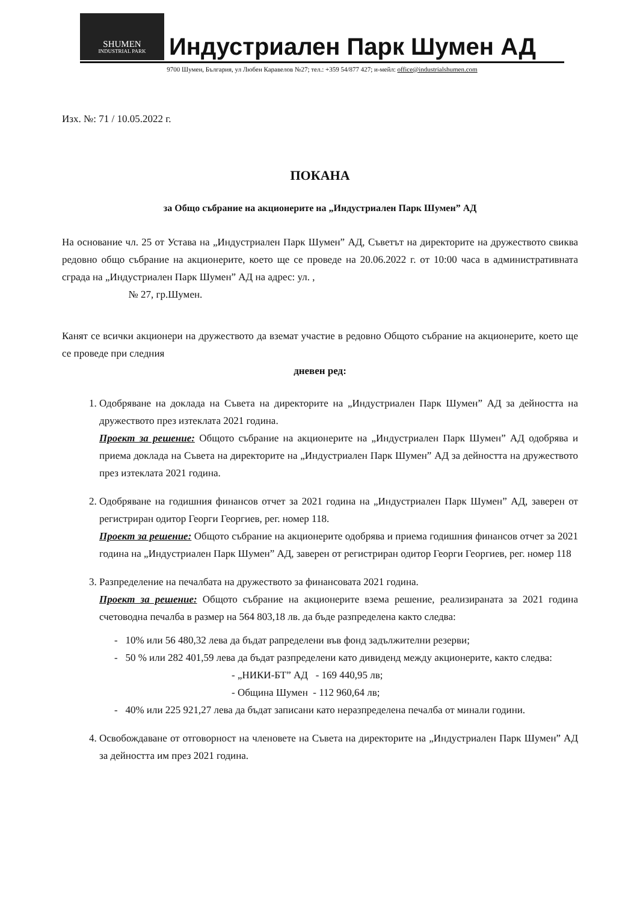SHUMEN INDUSTRIAL PARK Индустриален Парк Шумен АД
9700 Шумен, България, ул Любен Каравелов №27; тел.: +359 54/877 427; и-мейл: office@industrialshumen.com
Изх. №: 71 / 10.05.2022 г.
ПОКАНА
за Общо събрание на акционерите на „Индустриален Парк Шумен” АД
На основание чл. 25 от Устава на „Индустриален Парк Шумен” АД, Съветът на директорите на дружеството свиква редовно общо събрание на акционерите, което ще се проведе на 20.06.2022 г. от 10:00 часа в административната сграда на „Индустриален Парк Шумен” АД на адрес: ул. ,
№ 27, гр.Шумен.
Канят се всички акционери на дружеството да вземат участие в редовно Общото събрание на акционерите, което ще се проведе при следния
дневен ред:
1. Одобряване на доклада на Съвета на директорите на „Индустриален Парк Шумен” АД за дейността на дружеството през изтеклата 2021 година.
Проект за решение: Общото събрание на акционерите на „Индустриален Парк Шумен” АД одобрява и приема доклада на Съвета на директорите на „Индустриален Парк Шумен” АД за дейността на дружеството през изтеклата 2021 година.
2. Одобряване на годишния финансов отчет за 2021 година на „Индустриален Парк Шумен” АД, заверен от регистриран одитор Георги Георгиев, рег. номер 118.
Проект за решение: Общото събрание на акционерите одобрява и приема годишния финансов отчет за 2021 година на „Индустриален Парк Шумен” АД, заверен от регистриран одитор Георги Георгиев, рег. номер 118
3. Разпределение на печалбата на дружеството за финансовата 2021 година.
Проект за решение: Общото събрание на акционерите взема решение, реализираната за 2021 година счетоводна печалба в размер на 564 803,18 лв. да бъде разпределена както следва:
- 10% или 56 480,32 лева да бъдат рапределени във фонд задължителни резерви;
- 50 % или 282 401,59 лева да бъдат разпределени като дивиденд между акционерите, както следва:
- „НИКИ-БТ” АД - 169 440,95 лв;
- Община Шумен - 112 960,64 лв;
- 40% или 225 921,27 лева да бъдат записани като неразпределена печалба от минали години.
4. Освобождаване от отговорност на членовете на Съвета на директорите на „Индустриален Парк Шумен” АД за дейността им през 2021 година.